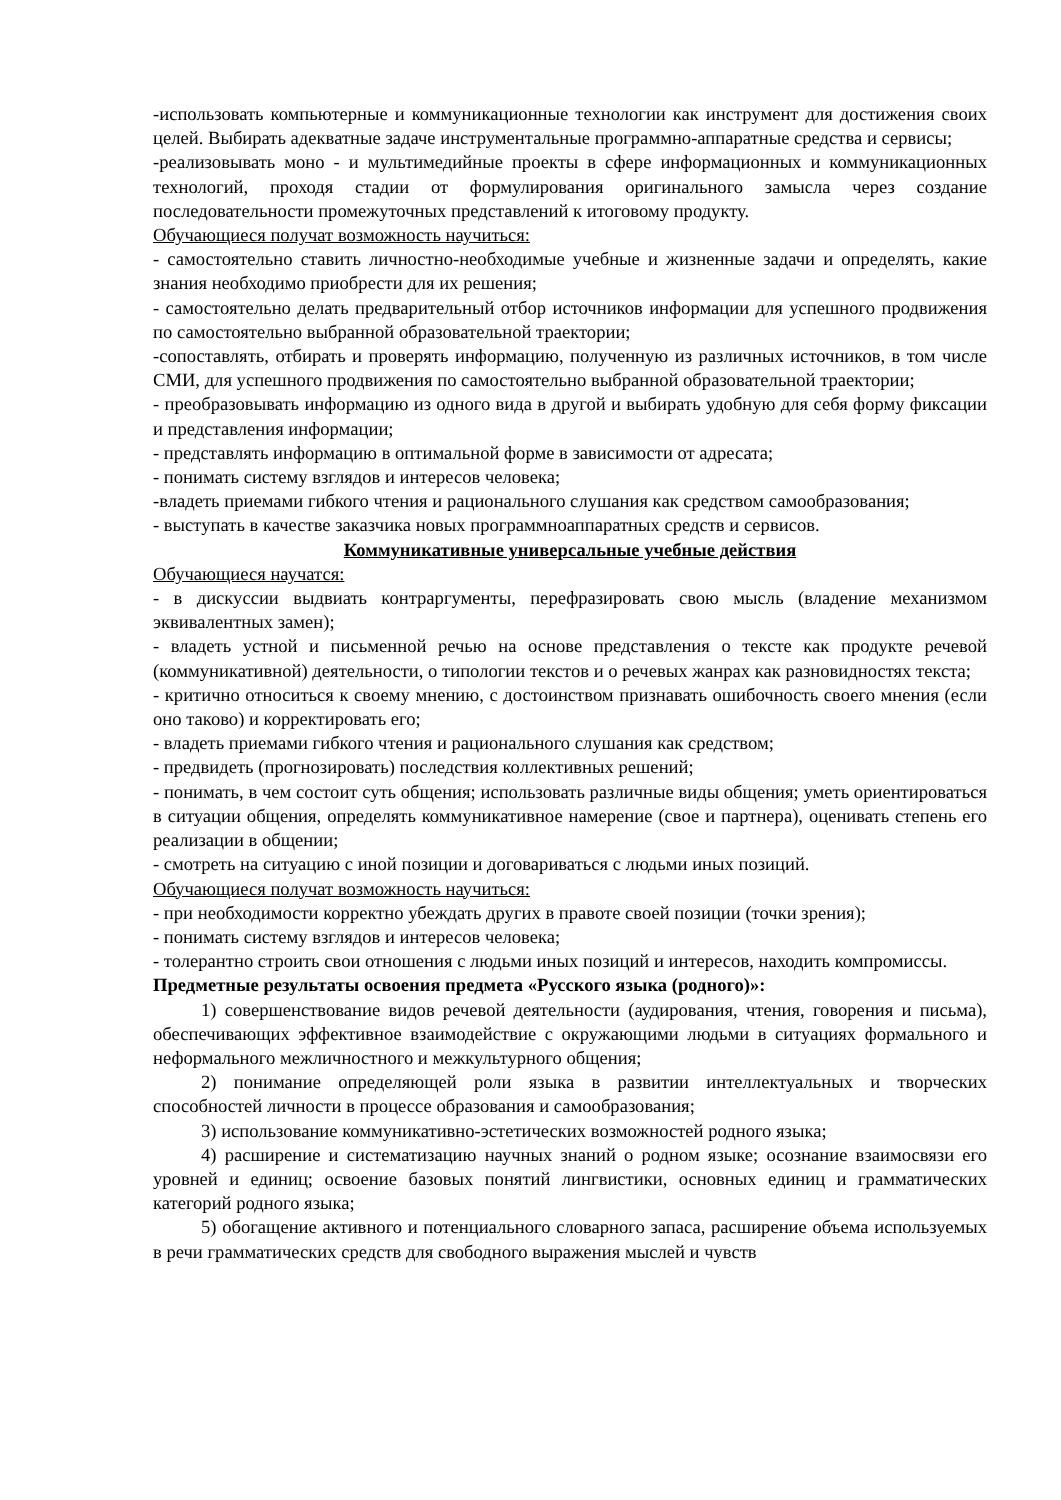-использовать компьютерные и коммуникационные технологии как инструмент для достижения своих целей. Выбирать адекватные задаче инструментальные программно-аппаратные средства и сервисы;
-реализовывать моно - и мультимедийные проекты в сфере информационных и коммуникационных технологий, проходя стадии от формулирования оригинального замысла через создание последовательности промежуточных представлений к итоговому продукту.
Обучающиеся получат возможность научиться:
- самостоятельно ставить личностно-необходимые учебные и жизненные задачи и определять, какие знания необходимо приобрести для их решения;
- самостоятельно делать предварительный отбор источников информации для успешного продвижения по самостоятельно выбранной образовательной траектории;
-сопоставлять, отбирать и проверять информацию, полученную из различных источников, в том числе СМИ, для успешного продвижения по самостоятельно выбранной образовательной траектории;
- преобразовывать информацию из одного вида в другой и выбирать удобную для себя форму фиксации и представления информации;
- представлять информацию в оптимальной форме в зависимости от адресата;
- понимать систему взглядов и интересов человека;
-владеть приемами гибкого чтения и рационального слушания как средством самообразования;
- выступать в качестве заказчика новых программноаппаратных средств и сервисов.
Коммуникативные универсальные учебные действия
Обучающиеся научатся:
- в дискуссии выдвиать контраргументы, перефразировать свою мысль (владение механизмом эквивалентных замен);
- владеть устной и письменной речью на основе представления о тексте как продукте речевой (коммуникативной) деятельности, о типологии текстов и о речевых жанрах как разновидностях текста;
- критично относиться к своему мнению, с достоинством признавать ошибочность своего мнения (если оно таково) и корректировать его;
- владеть приемами гибкого чтения и рационального слушания как средством;
- предвидеть (прогнозировать) последствия коллективных решений;
- понимать, в чем состоит суть общения; использовать различные виды общения; уметь ориентироваться в ситуации общения, определять коммуникативное намерение (свое и партнера), оценивать степень его реализации в общении;
- смотреть на ситуацию с иной позиции и договариваться с людьми иных позиций.
Обучающиеся получат возможность научиться:
- при необходимости корректно убеждать других в правоте своей позиции (точки зрения);
- понимать систему взглядов и интересов человека;
- толерантно строить свои отношения с людьми иных позиций и интересов, находить компромиссы.
Предметные результаты освоения предмета «Русского языка (родного)»:
1) совершенствование видов речевой деятельности (аудирования, чтения, говорения и письма), обеспечивающих эффективное взаимодействие с окружающими людьми в ситуациях формального и неформального межличностного и межкультурного общения;
2) понимание определяющей роли языка в развитии интеллектуальных и творческих способностей личности в процессе образования и самообразования;
3) использование коммуникативно-эстетических возможностей родного языка;
4) расширение и систематизацию научных знаний о родном языке; осознание взаимосвязи его уровней и единиц; освоение базовых понятий лингвистики, основных единиц и грамматических категорий родного языка;
5) обогащение активного и потенциального словарного запаса, расширение объема используемых в речи грамматических средств для свободного выражения мыслей и чувств